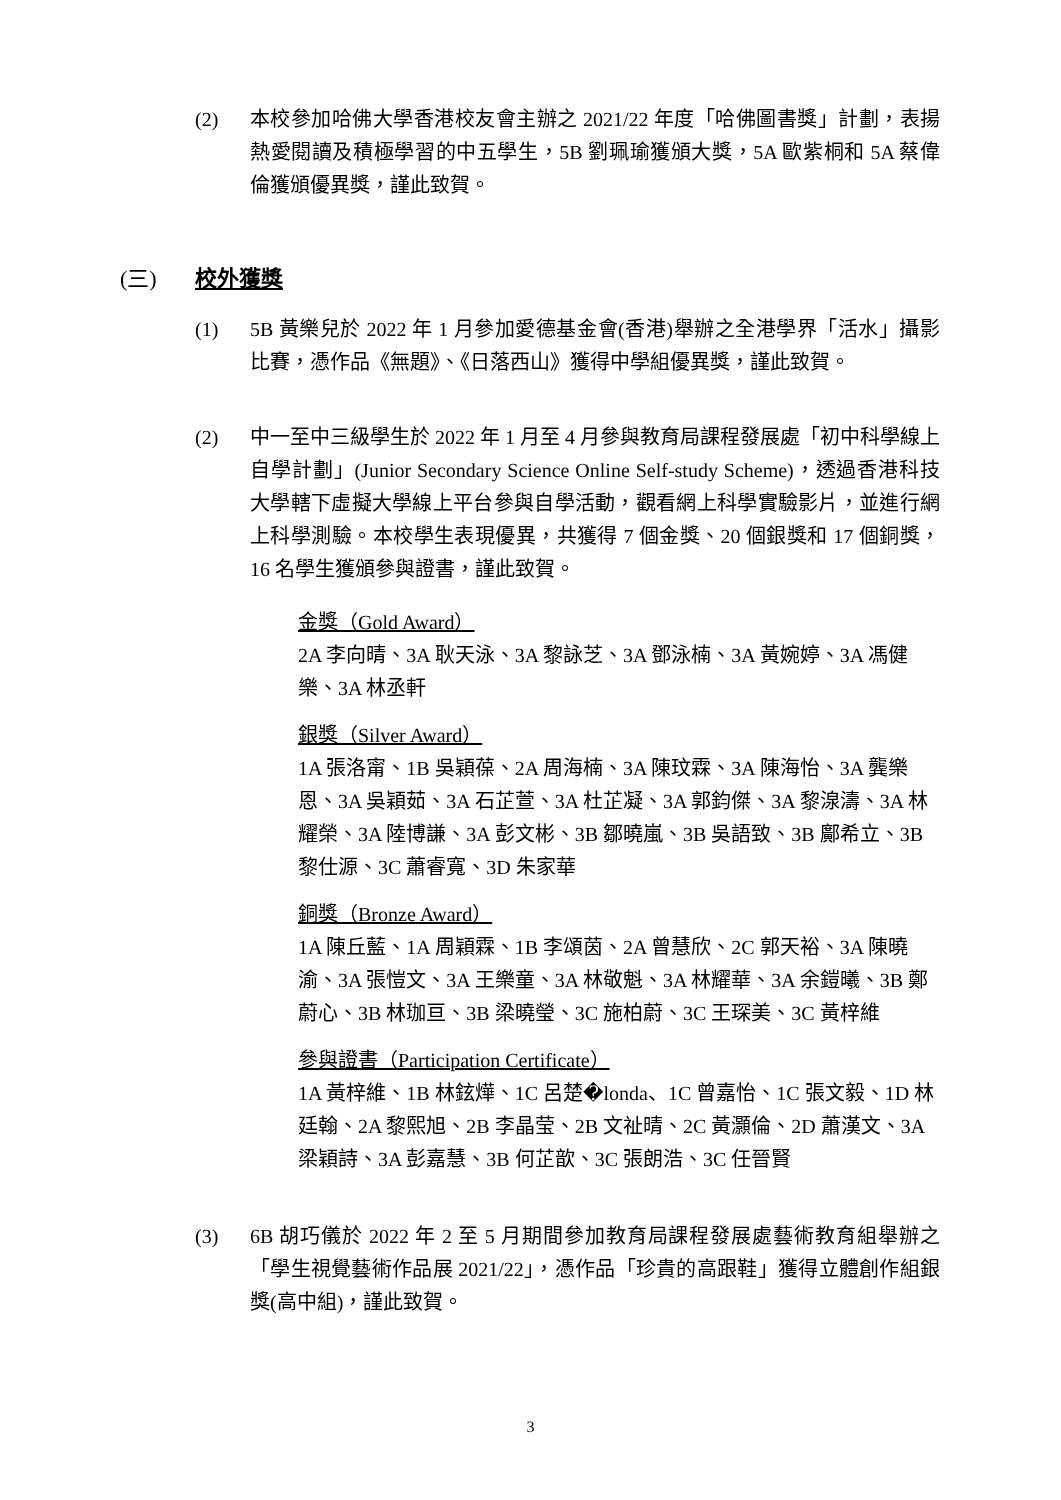(2) 本校參加哈佛大學香港校友會主辦之 2021/22 年度「哈佛圖書獎」計劃，表揚熱愛閱讀及積極學習的中五學生，5B 劉珮瑜獲頒大獎，5A 歐紫桐和 5A 蔡偉倫獲頒優異獎，謹此致賀。
(三) 校外獲獎
(1) 5B 黃樂兒於 2022 年 1 月參加愛德基金會(香港)舉辦之全港學界「活水」攝影比賽，憑作品《無題》、《日落西山》獲得中學組優異獎，謹此致賀。
(2) 中一至中三級學生於 2022 年 1 月至 4 月參與教育局課程發展處「初中科學線上自學計劃」(Junior Secondary Science Online Self-study Scheme)，透過香港科技大學轄下虛擬大學線上平台參與自學活動，觀看網上科學實驗影片，並進行網上科學測驗。本校學生表現優異，共獲得 7 個金獎、20 個銀獎和 17 個銅獎，16 名學生獲頒參與證書，謹此致賀。
金獎（Gold Award）
2A 李向晴、3A 耿天泳、3A 黎詠芝、3A 鄧泳楠、3A 黃婉婷、3A 馮健樂、3A 林丞軒
銀獎（Silver Award）
1A 張洛甯、1B 吳穎葆、2A 周海楠、3A 陳玟霖、3A 陳海怡、3A 龔樂恩、3A 吳穎茹、3A 石芷萱、3A 杜芷凝、3A 郭鈞傑、3A 黎湶濤、3A 林耀榮、3A 陸博謙、3A 彭文彬、3B 鄒曉嵐、3B 吳語致、3B 鄺希立、3B 黎仕源、3C 蕭睿寬、3D 朱家華
銅獎（Bronze Award）
1A 陳丘藍、1A 周穎霖、1B 李頌茵、2A 曾慧欣、2C 郭天裕、3A 陳曉渝、3A 張愷文、3A 王樂童、3A 林敬魁、3A 林耀華、3A 余鎧曦、3B 鄭蔚心、3B 林珈亘、3B 梁曉瑩、3C 施柏蔚、3C 王琛美、3C 黃梓維
參與證書（Participation Certificate）
1A 黃梓維、1B 林鉉燁、1C 呂楚�londa、1C 曾嘉怡、1C 張文毅、1D 林廷翰、2A 黎熙旭、2B 李晶莹、2B 文祉晴、2C 黃灝倫、2D 蕭漢文、3A 梁穎詩、3A 彭嘉慧、3B 何芷歆、3C 張朗浩、3C 任晉賢
(3) 6B 胡巧儀於 2022 年 2 至 5 月期間參加教育局課程發展處藝術教育組舉辦之「學生視覺藝術作品展 2021/22」，憑作品「珍貴的高跟鞋」獲得立體創作組銀獎(高中組)，謹此致賀。
3